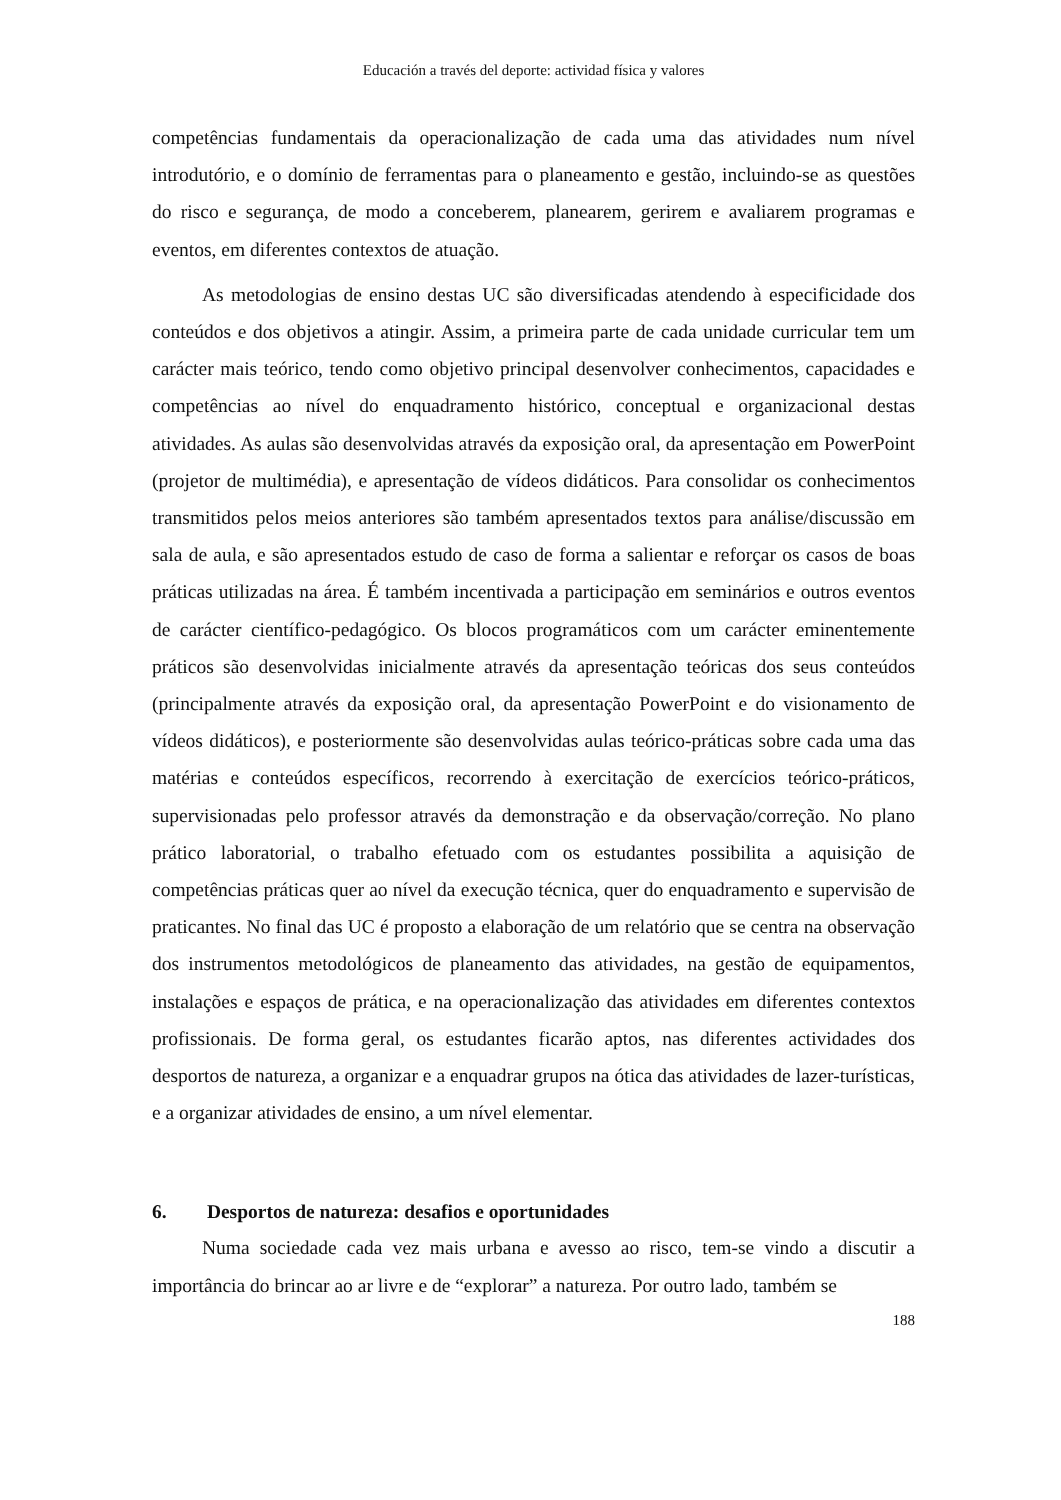Educación a través del deporte: actividad física y valores
competências fundamentais da operacionalização de cada uma das atividades num nível introdutório, e o domínio de ferramentas para o planeamento e gestão, incluindo-se as questões do risco e segurança, de modo a conceberem, planearem, gerirem e avaliarem programas e eventos, em diferentes contextos de atuação.
As metodologias de ensino destas UC são diversificadas atendendo à especificidade dos conteúdos e dos objetivos a atingir. Assim, a primeira parte de cada unidade curricular tem um carácter mais teórico, tendo como objetivo principal desenvolver conhecimentos, capacidades e competências ao nível do enquadramento histórico, conceptual e organizacional destas atividades. As aulas são desenvolvidas através da exposição oral, da apresentação em PowerPoint (projetor de multimédia), e apresentação de vídeos didáticos. Para consolidar os conhecimentos transmitidos pelos meios anteriores são também apresentados textos para análise/discussão em sala de aula, e são apresentados estudo de caso de forma a salientar e reforçar os casos de boas práticas utilizadas na área. É também incentivada a participação em seminários e outros eventos de carácter científico-pedagógico. Os blocos programáticos com um carácter eminentemente práticos são desenvolvidas inicialmente através da apresentação teóricas dos seus conteúdos (principalmente através da exposição oral, da apresentação PowerPoint e do visionamento de vídeos didáticos), e posteriormente são desenvolvidas aulas teórico-práticas sobre cada uma das matérias e conteúdos específicos, recorrendo à exercitação de exercícios teórico-práticos, supervisionadas pelo professor através da demonstração e da observação/correção. No plano prático laboratorial, o trabalho efetuado com os estudantes possibilita a aquisição de competências práticas quer ao nível da execução técnica, quer do enquadramento e supervisão de praticantes. No final das UC é proposto a elaboração de um relatório que se centra na observação dos instrumentos metodológicos de planeamento das atividades, na gestão de equipamentos, instalações e espaços de prática, e na operacionalização das atividades em diferentes contextos profissionais. De forma geral, os estudantes ficarão aptos, nas diferentes actividades dos desportos de natureza, a organizar e a enquadrar grupos na ótica das atividades de lazer-turísticas, e a organizar atividades de ensino, a um nível elementar.
6. Desportos de natureza: desafios e oportunidades
Numa sociedade cada vez mais urbana e avesso ao risco, tem-se vindo a discutir a importância do brincar ao ar livre e de “explorar” a natureza. Por outro lado, também se
188